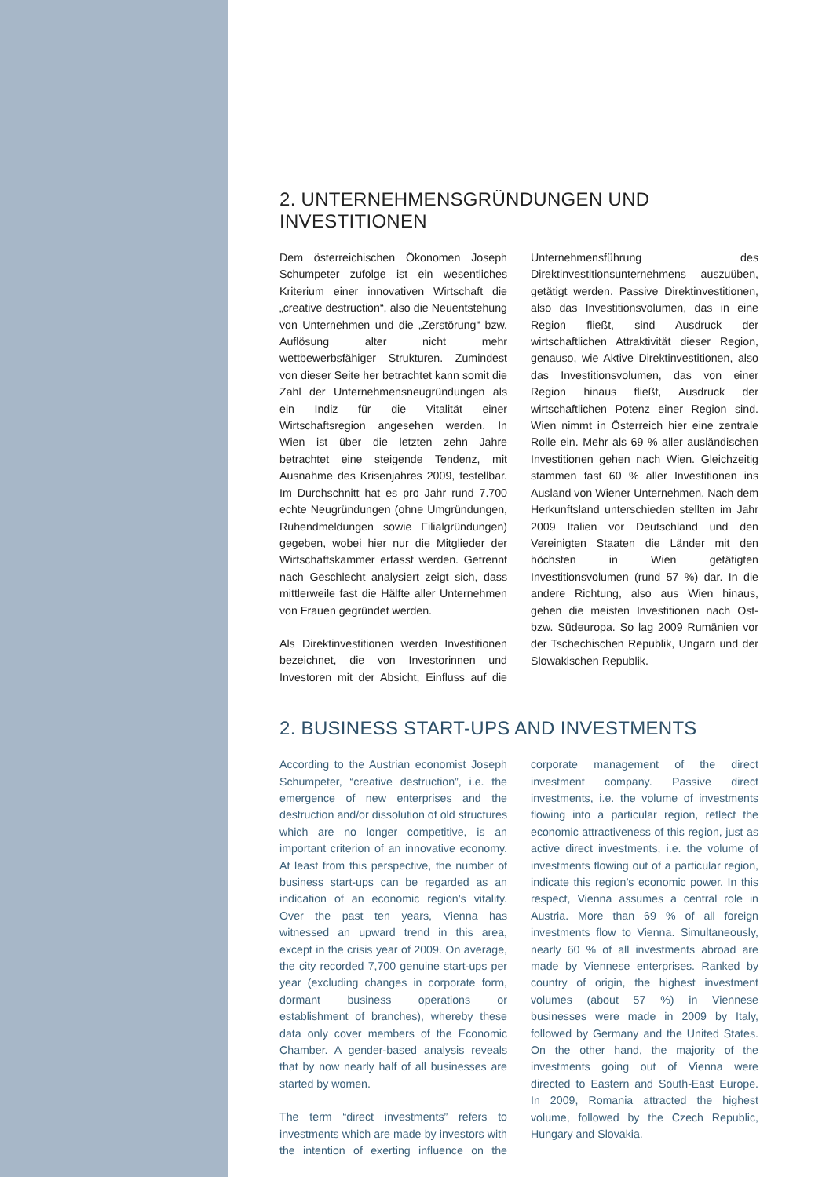2. UNTERNEHMENSGRÜNDUNGEN UND INVESTITIONEN
Dem österreichischen Ökonomen Joseph Schumpeter zufolge ist ein wesentliches Kriterium einer innovativen Wirtschaft die „creative destruction“, also die Neuentstehung von Unternehmen und die „Zerstörung“ bzw. Auflösung alter nicht mehr wettbewerbsfähiger Strukturen. Zumindest von dieser Seite her betrachtet kann somit die Zahl der Unternehmensneugründungen als ein Indiz für die Vitalität einer Wirtschaftsregion angesehen werden. In Wien ist über die letzten zehn Jahre betrachtet eine steigende Tendenz, mit Ausnahme des Krisenjahres 2009, festellbar. Im Durchschnitt hat es pro Jahr rund 7.700 echte Neugründungen (ohne Umgründungen, Ruhendmeldungen sowie Filialgründungen) gegeben, wobei hier nur die Mitglieder der Wirtschaftskammer erfasst werden. Getrennt nach Geschlecht analysiert zeigt sich, dass mittlerweile fast die Hälfte aller Unternehmen von Frauen gegründet werden.
Als Direktinvestitionen werden Investitionen bezeichnet, die von Investorinnen und Investoren mit der Absicht, Einfluss auf die Unternehmensführung des Direktinvestitionsunternehmens auszuüben, getätigt werden. Passive Direktinvestitionen, also das Investitionsvolumen, das in eine Region fließt, sind Ausdruck der wirtschaftlichen Attraktivität dieser Region, genauso, wie Aktive Direktinvestitionen, also das Investitionsvolumen, das von einer Region hinaus fließt, Ausdruck der wirtschaftlichen Potenz einer Region sind. Wien nimmt in Österreich hier eine zentrale Rolle ein. Mehr als 69 % aller ausländischen Investitionen gehen nach Wien. Gleichzeitig stammen fast 60 % aller Investitionen ins Ausland von Wiener Unternehmen. Nach dem Herkunftsland unterschieden stellten im Jahr 2009 Italien vor Deutschland und den Vereinigten Staaten die Länder mit den höchsten in Wien getätigten Investitionsvolumen (rund 57 %) dar. In die andere Richtung, also aus Wien hinaus, gehen die meisten Investitionen nach Ost- bzw. Südeuropa. So lag 2009 Rumänien vor der Tschechischen Republik, Ungarn und der Slowakischen Republik.
2. BUSINESS START-UPS AND INVESTMENTS
According to the Austrian economist Joseph Schumpeter, “creative destruction”, i.e. the emergence of new enterprises and the destruction and/or dissolution of old structures which are no longer competitive, is an important criterion of an innovative economy. At least from this perspective, the number of business start-ups can be regarded as an indication of an economic region’s vitality. Over the past ten years, Vienna has witnessed an upward trend in this area, except in the crisis year of 2009. On average, the city recorded 7,700 genuine start-ups per year (excluding changes in corporate form, dormant business operations or establishment of branches), whereby these data only cover members of the Economic Chamber. A gender-based analysis reveals that by now nearly half of all businesses are started by women.
The term “direct investments” refers to investments which are made by investors with the intention of exerting influence on the corporate management of the direct investment company. Passive direct investments, i.e. the volume of investments flowing into a particular region, reflect the economic attractiveness of this region, just as active direct investments, i.e. the volume of investments flowing out of a particular region, indicate this region’s economic power. In this respect, Vienna assumes a central role in Austria. More than 69 % of all foreign investments flow to Vienna. Simultaneously, nearly 60 % of all investments abroad are made by Viennese enterprises. Ranked by country of origin, the highest investment volumes (about 57 %) in Viennese businesses were made in 2009 by Italy, followed by Germany and the United States. On the other hand, the majority of the investments going out of Vienna were directed to Eastern and South-East Europe. In 2009, Romania attracted the highest volume, followed by the Czech Republic, Hungary and Slovakia.